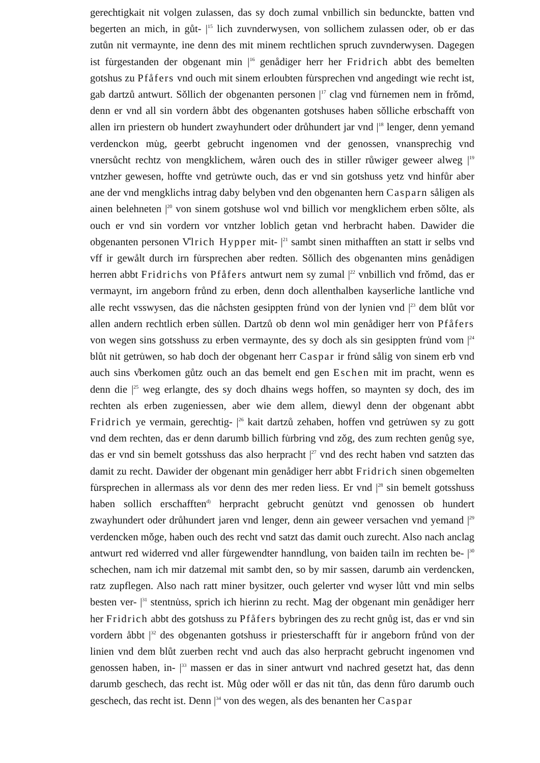gerechtigkait nit volgen zulassen, das sy doch zumal vnbillich sin bedunckte, batten vnd begerten an mich, in gůt- |<sup>15</sup> lich zuvnderwysen, von sollichem zulassen oder, ob er das zutůn nit vermaynte, ine denn des mit minem rechtlichen spruch zuvnderwysen. Dagegen ist fu̇rgestanden der obgenant min |<sup>16</sup> genådiger herr her Fridrich abbt des bemelten gotshus zu Pfåfers vnd ouch mit sinem erloubten fu̇rsprechen vnd angedingt wie recht ist, gab dartzů antwurt. Sǒllich der obgenanten personen |<sup>17</sup> clag vnd fu̇rnemen nem in frǒmd, denn er vnd all sin vordern åbbt des obgenanten gotshuses haben sǒlliche erbschafft von allen irn priestern ob hundert zwayhundert oder drůhundert jar vnd |<sup>18</sup> lenger, denn yemand verdenckon mu̇g, geerbt gebrucht ingenomen vnd der genossen, vnansprechig vnd vnersůcht rechtz von mengklichem, wåren ouch des in stiller růwiger geweer alweg |<sup>19</sup> vntzher gewesen, hoffte vnd getru̇wte ouch, das er vnd sin gotshuss yetz vnd hinfůr aber ane der vnd mengklichs intrag daby belyben vnd den obgenanten hern Casparn såligen als ainen belehneten |<sup>20</sup> von sinem gotshuse wol vnd billich vor mengklichem erben sǒlte, als ouch er vnd sin vordern vor vntzher loblich getan vnd herbracht haben. Dawider die obgenanten personen V̊lrich Hypper mit- |<sup>21</sup> sambt sinen mithafften an statt ir selbs vnd vff ir gewålt durch irn fu̇rsprechen aber redten. Sǒllich des obgenanten mins genådigen herren abbt Fridrichs von Pfåfers antwurt nem sy zumal |<sup>22</sup> vnbillich vnd frǒmd, das er vermaynt, irn angeborn frůnd zu erben, denn doch allenthalben kayserliche lantliche vnd alle recht vsswysen, das die nåchsten gesippten fru̇nd von der lynien vnd |<sup>23</sup> dem blůt vor allen andern rechtlich erben su̇llen. Dartzů ob denn wol min genådiger herr von Pfåfers von wegen sins gotsshuss zu erben vermaynte, des sy doch als sin gesippten fru̇nd vom |<sup>24</sup> blůt nit getru̇wen, so hab doch der obgenant herr Caspar ir fru̇nd sålig von sinem erb vnd auch sins v̊berkomen gůtz ouch an das bemelt end gen Eschen mit im pracht, wenn es denn die |<sup>25</sup> weg erlangte, des sy doch dhains wegs hoffen, so maynten sy doch, des im rechten als erben zugeniessen, aber wie dem allem, diewyl denn der obgenant abbt Fridrich ye vermain, gerechtig- |<sup>26</sup> kait dartzů zehaben, hoffen vnd getru̇wen sy zu gott vnd dem rechten, das er denn darumb billich fu̇rbring vnd zǒg, des zum rechten genůg sye, das er vnd sin bemelt gotsshuss das also herpracht |<sup>27</sup> vnd des recht haben vnd satzten das damit zu recht. Dawider der obgenant min genådiger herr abbt Fridrich sinen obgemelten fu̇rsprechen in allermass als vor denn des mer reden liess. Er vnd |<sup>28</sup> sin bemelt gotsshuss haben sollich erschafften<sup>d)</sup> herpracht gebrucht genu̇tzt vnd genossen ob hundert zwayhundert oder drůhundert jaren vnd lenger, denn ain geweer versachen vnd yemand |<sup>29</sup> verdencken mǒge, haben ouch des recht vnd satzt das damit ouch zurecht. Also nach anclag antwurt red widerred vnd aller fu̇rgewendter hanndlung, von baiden tailn im rechten be- |<sup>30</sup> schechen, nam ich mir datzemal mit sambt den, so by mir sassen, darumb ain verdencken, ratz zupflegen. Also nach ratt miner bysitzer, ouch gelerter vnd wyser lůtt vnd min selbs besten ver- |<sup>31</sup> stentnu̇ss, sprich ich hierinn zu recht. Mag der obgenant min genådiger herr her Fridrich abbt des gotshuss zu Pfåfers bybringen des zu recht gnůg ist, das er vnd sin vordern åbbt |<sup>32</sup> des obgenanten gotshuss ir priesterschafft fu̇r ir angeborn frůnd von der linien vnd dem blůt zuerben recht vnd auch das also herpracht gebrucht ingenomen vnd genossen haben, in- |<sup>33</sup> massen er das in siner antwurt vnd nachred gesetzt hat, das denn darumb geschech, das recht ist. Můg oder wǒll er das nit tůn, das denn fůro darumb ouch geschech, das recht ist. Denn |<sup>34</sup> von des wegen, als des benanten her Caspar